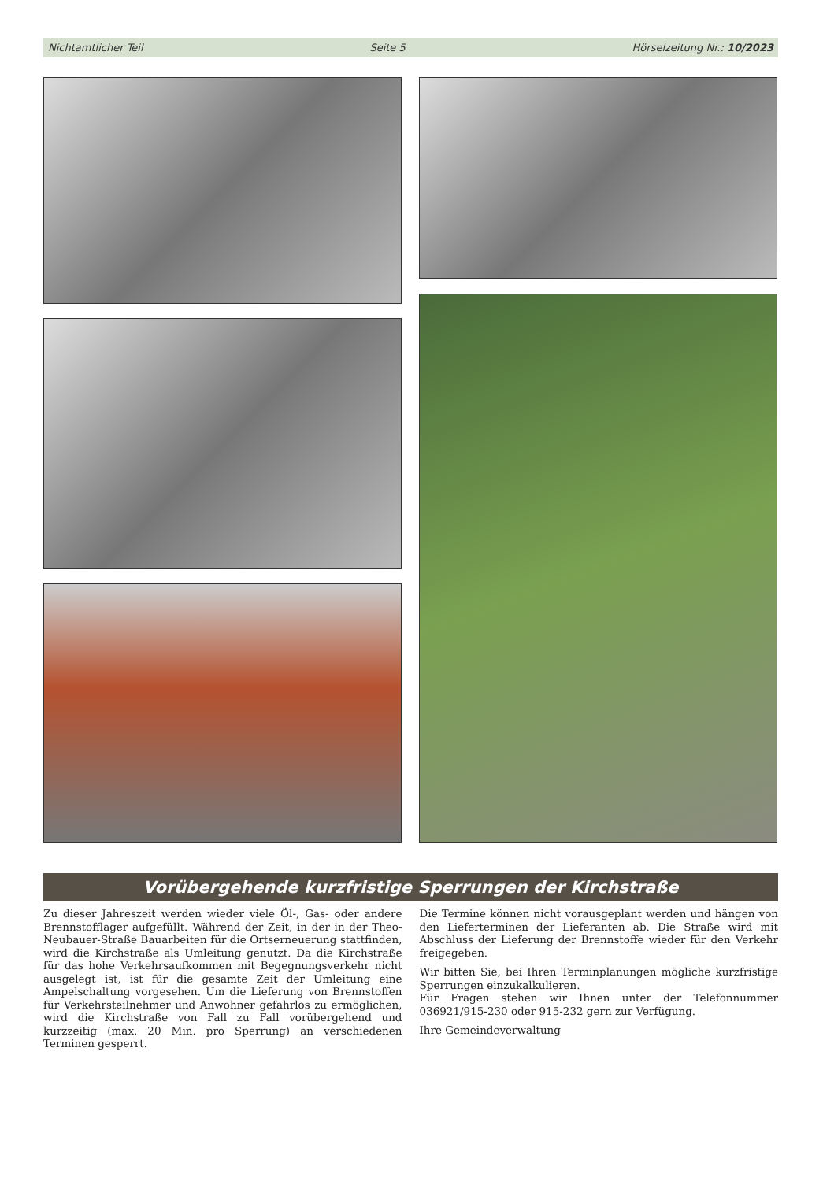Nichtamtlicher Teil Seite 5 Hörselzeitung Nr.: 10/2023
Vorübergehende kurzfristige Sperrungen der Kirchstraße
Zu dieser Jahreszeit werden wieder viele Öl-, Gas- oder andere Brennstofflager aufgefüllt. Während der Zeit, in der in der Theo-Neubauer-Straße Bauarbeiten für die Ortserneuerung stattfinden, wird die Kirchstraße als Umleitung genutzt. Da die Kirchstraße für das hohe Verkehrsaufkommen mit Begegnungsverkehr nicht ausgelegt ist, ist für die gesamte Zeit der Umleitung eine Ampelschaltung vorgesehen. Um die Lieferung von Brennstoffen für Verkehrsteilnehmer und Anwohner gefahrlos zu ermöglichen, wird die Kirchstraße von Fall zu Fall vorübergehend und kurzzeitig (max. 20 Min. pro Sperrung) an verschiedenen Terminen gesperrt.
Die Termine können nicht vorausgeplant werden und hängen von den Lieferterminen der Lieferanten ab. Die Straße wird mit Abschluss der Lieferung der Brennstoffe wieder für den Verkehr freigegeben.
Wir bitten Sie, bei Ihren Terminplanungen mögliche kurzfristige Sperrungen einzukalkulieren.
Für Fragen stehen wir Ihnen unter der Telefonnummer 036921/915-230 oder 915-232 gern zur Verfügung.
Ihre Gemeindeverwaltung